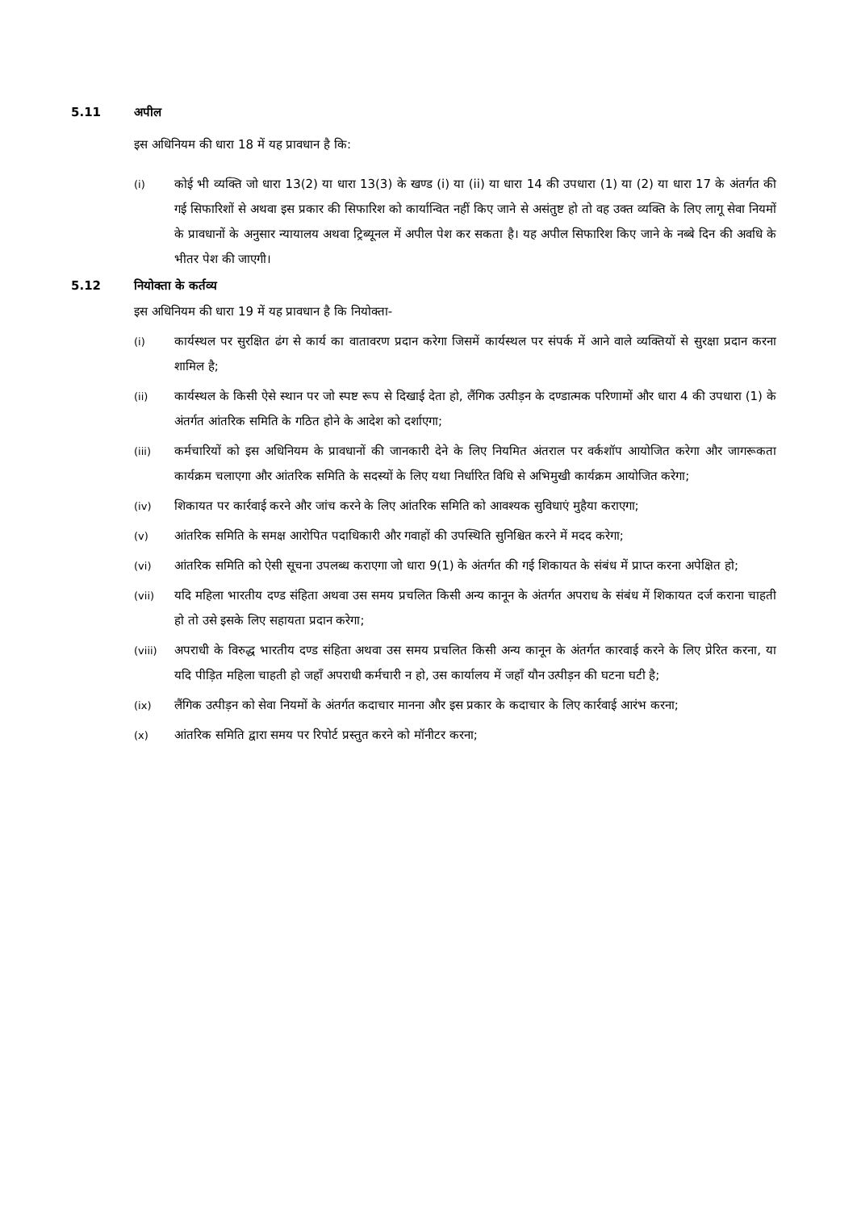5.11 अपील
इस अधिनियम की धारा 18 में यह प्रावधान है कि:
(i) कोई भी व्यक्ति जो धारा 13(2) या धारा 13(3) के खण्ड (i) या (ii) या धारा 14 की उपधारा (1) या (2) या धारा 17 के अंतर्गत की गई सिफारिशों से अथवा इस प्रकार की सिफारिश को कार्यान्वित नहीं किए जाने से असंतुष्ट हो तो वह उक्त व्यक्ति के लिए लागू सेवा नियमों के प्रावधानों के अनुसार न्यायालय अथवा ट्रिब्यूनल में अपील पेश कर सकता है। यह अपील सिफारिश किए जाने के नब्बे दिन की अवधि के भीतर पेश की जाएगी।
5.12 नियोक्ता के कर्तव्य
इस अधिनियम की धारा 19 में यह प्रावधान है कि नियोक्ता-
(i) कार्यस्थल पर सुरक्षित ढंग से कार्य का वातावरण प्रदान करेगा जिसमें कार्यस्थल पर संपर्क में आने वाले व्यक्तियों से सुरक्षा प्रदान करना शामिल है;
(ii) कार्यस्थल के किसी ऐसे स्थान पर जो स्पष्ट रूप से दिखाई देता हो, लैंगिक उत्पीड़न के दण्डात्मक परिणामों और धारा 4 की उपधारा (1) के अंतर्गत आंतरिक समिति के गठित होने के आदेश को दर्शाएगा;
(iii) कर्मचारियों को इस अधिनियम के प्रावधानों की जानकारी देने के लिए नियमित अंतराल पर वर्कशॉप आयोजित करेगा और जागरूकता कार्यक्रम चलाएगा और आंतरिक समिति के सदस्यों के लिए यथा निर्धारित विधि से अभिमुखी कार्यक्रम आयोजित करेगा;
(iv) शिकायत पर कार्रवाई करने और जांच करने के लिए आंतरिक समिति को आवश्यक सुविधाएं मुहैया कराएगा;
(v) आंतरिक समिति के समक्ष आरोपित पदाधिकारी और गवाहों की उपस्थिति सुनिश्चित करने में मदद करेगा;
(vi) आंतरिक समिति को ऐसी सूचना उपलब्ध कराएगा जो धारा 9(1) के अंतर्गत की गई शिकायत के संबंध में प्राप्त करना अपेक्षित हो;
(vii) यदि महिला भारतीय दण्ड संहिता अथवा उस समय प्रचलित किसी अन्य कानून के अंतर्गत अपराध के संबंध में शिकायत दर्ज कराना चाहती हो तो उसे इसके लिए सहायता प्रदान करेगा;
(viii) अपराधी के विरुद्ध भारतीय दण्ड संहिता अथवा उस समय प्रचलित किसी अन्य कानून के अंतर्गत कारवाई करने के लिए प्रेरित करना, या यदि पीड़ित महिला चाहती हो जहाँ अपराधी कर्मचारी न हो, उस कार्यालय में जहाँ यौन उत्पीड़न की घटना घटी है;
(ix) लैंगिक उत्पीड़न को सेवा नियमों के अंतर्गत कदाचार मानना और इस प्रकार के कदाचार के लिए कार्रवाई आरंभ करना;
(x) आंतरिक समिति द्वारा समय पर रिपोर्ट प्रस्तुत करने को मॉनीटर करना;